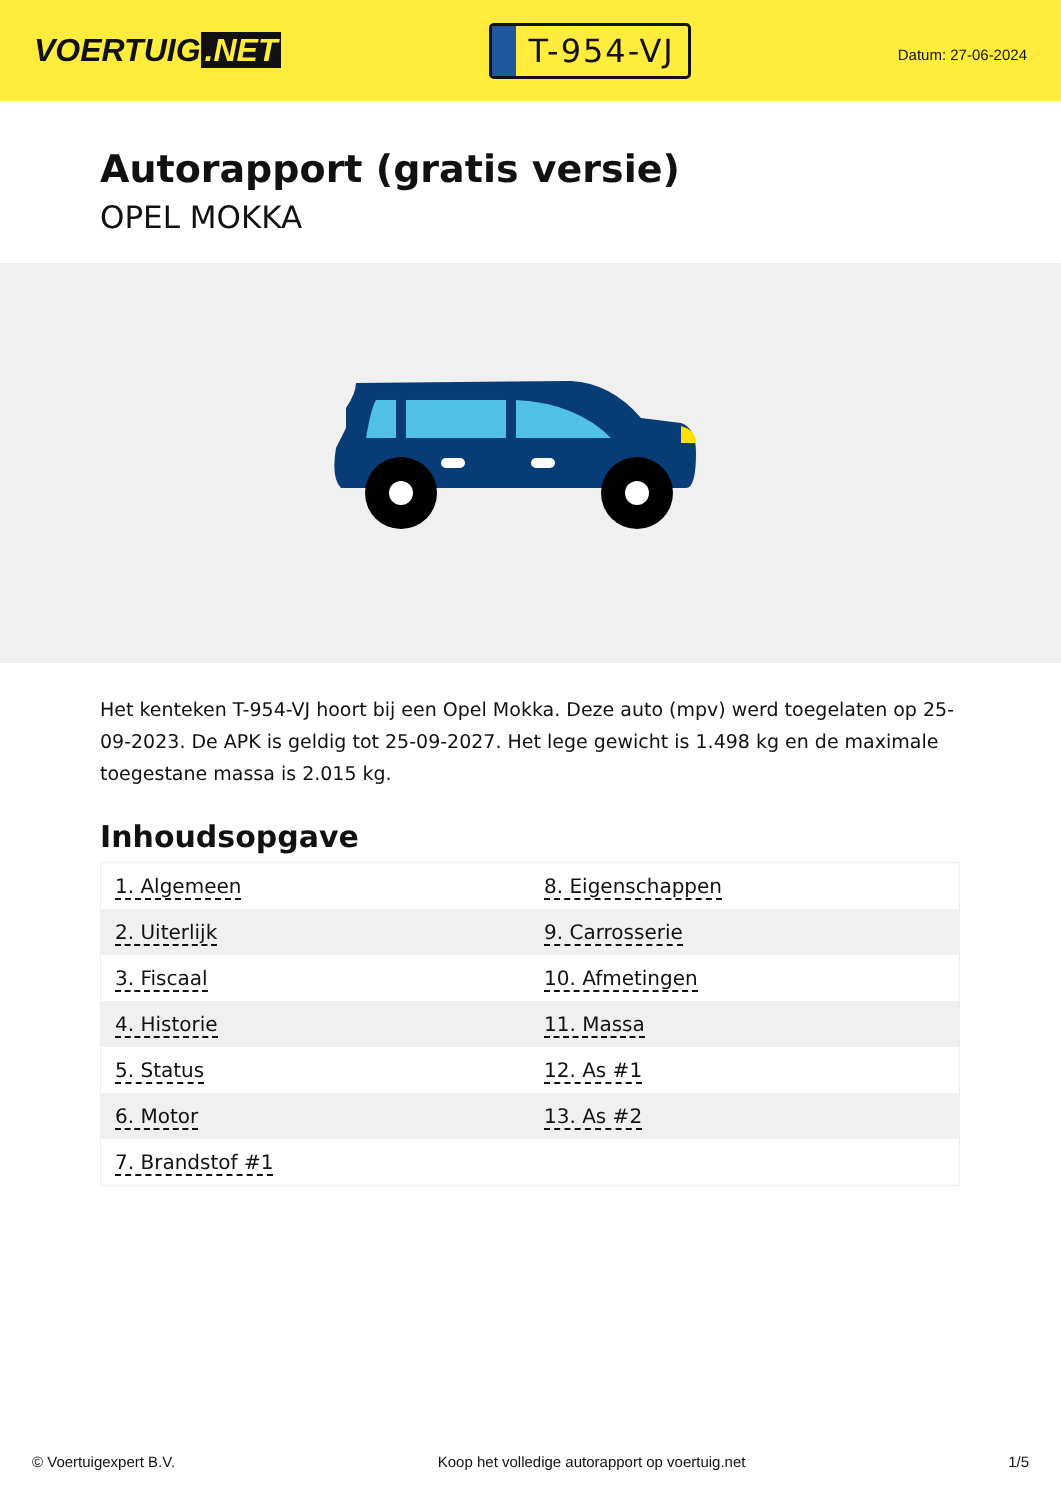VOERTUIG.NET
T-954-VJ
Datum: 27-06-2024
Autorapport (gratis versie)
OPEL MOKKA
Het kenteken T-954-VJ hoort bij een Opel Mokka. Deze auto (mpv) werd toegelaten op 25-09-2023. De APK is geldig tot 25-09-2027. Het lege gewicht is 1.498 kg en de maximale toegestane massa is 2.015 kg.
Inhoudsopgave
| 1. Algemeen | 8. Eigenschappen |
| 2. Uiterlijk | 9. Carrosserie |
| 3. Fiscaal | 10. Afmetingen |
| 4. Historie | 11. Massa |
| 5. Status | 12. As #1 |
| 6. Motor | 13. As #2 |
| 7. Brandstof #1 | |
© Voertuigexpert B.V. Koop het volledige autorapport op voertuig.net 1/5